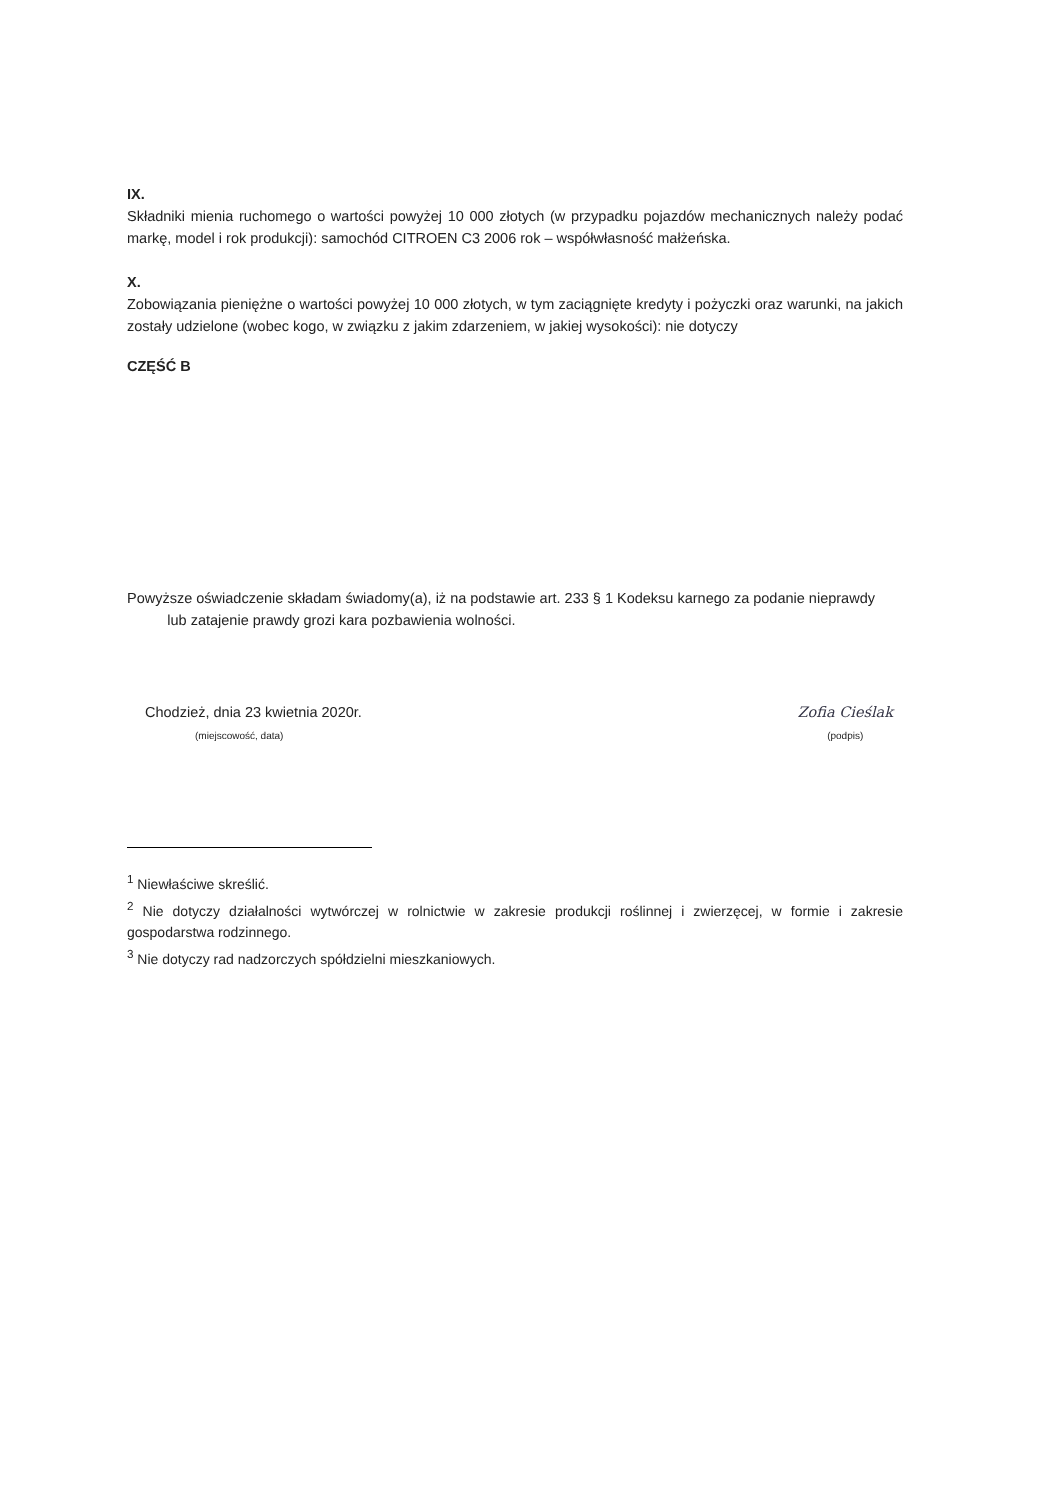IX.
Składniki mienia ruchomego o wartości powyżej 10 000 złotych (w przypadku pojazdów mechanicznych należy podać markę, model i rok produkcji): samochód CITROEN C3 2006 rok – współwłasność małżeńska.
X.
Zobowiązania pieniężne o wartości powyżej 10 000 złotych, w tym zaciągnięte kredyty i pożyczki oraz warunki, na jakich zostały udzielone (wobec kogo, w związku z jakim zdarzeniem, w jakiej wysokości): nie dotyczy
CZĘŚĆ B
Powyższe oświadczenie składam świadomy(a), iż na podstawie art. 233 § 1 Kodeksu karnego za podanie nieprawdy
lub zatajenie prawdy grozi kara pozbawienia wolności.
Chodzież, dnia 23 kwietnia 2020r.
(miejscowość, data)
Zofia Cieślak
(podpis)
<sup>1</sup> Niewłaściwe skreślić.
<sup>2</sup> Nie dotyczy działalności wytwórczej w rolnictwie w zakresie produkcji roślinnej i zwierzęcej, w formie i zakresie gospodarstwa rodzinnego.
<sup>3</sup> Nie dotyczy rad nadzorczych spółdzielni mieszkaniowych.